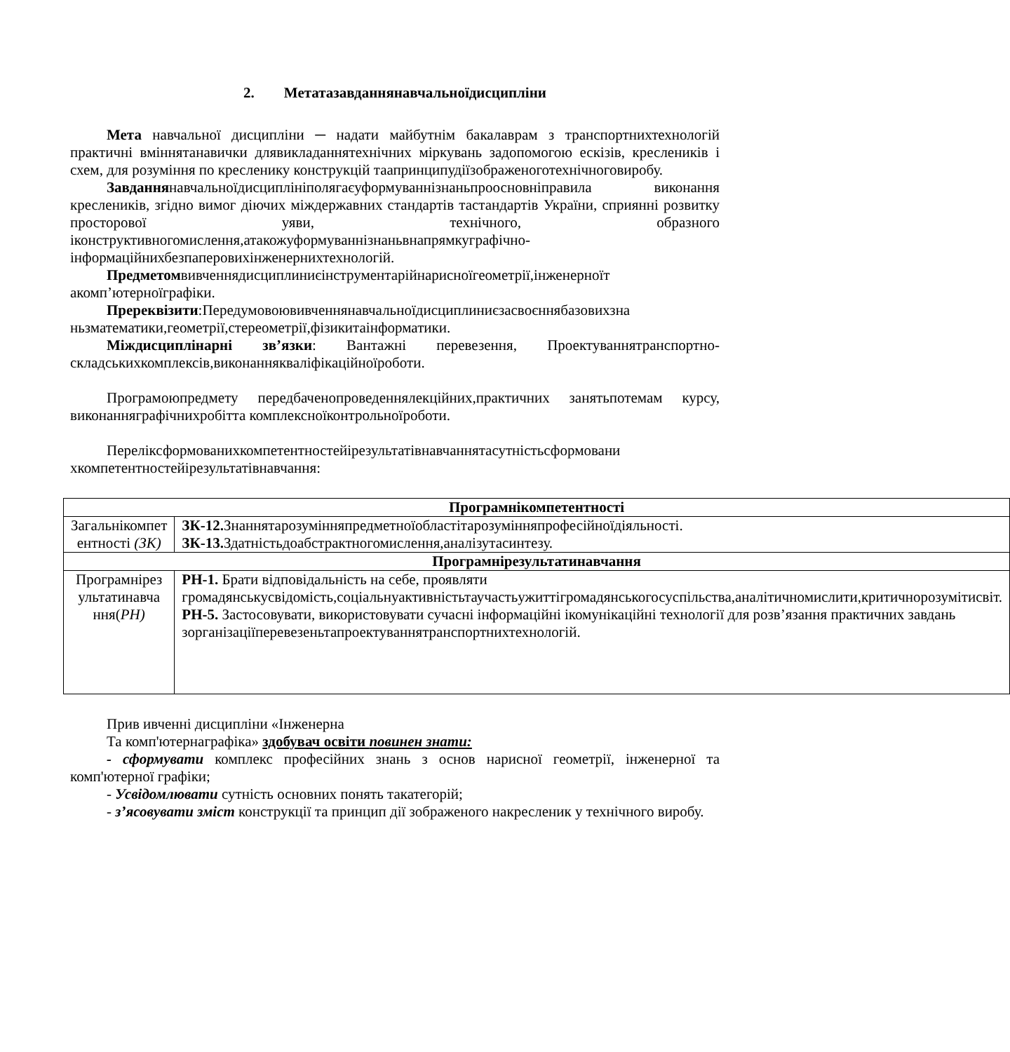2. Метатазавданнянавчальноїдисципліни
Мета навчальної дисципліни ─ надати майбутнім бакалаврам з транспортнихтехнологій практичні вміннятанавички длявикладаннятехнічних міркувань задопомогою ескізів, креслеників і схем, для розуміння по кресленику конструкцій таапринципудіїзображеноготехнічноговиробу.
Завданнянавчальноїдисциплініполягаєуформуваннізнаньпроосновніправила виконання креслеників, згідно вимог діючих міждержавних стандартів тастандартів України, сприянні розвитку просторової уяви, технічного, образного іконструктивногомислення,атакожуформуваннізнаньвнапрямкуграфічно-інформаційнихбезпаперовихінженернихтехнологій.
Предметомвивченнядисциплиниєінструментарійнарисноїгеометрії,інженерноїт акомп’ютерноїграфіки.
Пререквізити:Передумовоювивченнянавчальноїдисциплиниєзасвоєннябазовихзна ньзматематики,геометрії,стереометрії,фізикитаінформатики.
Міждисциплінарні зв’язки: Вантажні перевезення, Проектуваннятранспортно-складськихкомплексів,виконанняквалiфiкацiйноїроботи.
Програмоюпредмету передбаченопроведеннялекційних,практичних занятьпотемам курсу, виконанняграфічнихробітта комплексноїконтрольноїроботи.
Переліксформованихкомпетентностейірезультатівнавчаннятасутністьсформовани хкомпетентностейірезультатівнавчання:
| Програмнікомпетентності | |
| --- | --- |
| Загальнікомпет ентності (ЗК) | ЗК-12. Знаннятарозумінняпредметноїобластітарозумінняпрофесійноїдіяльності. ЗК-13. Здатністьдоабстрактногомислення,аналізутасинтезу. |
| Програмнірезультатинавчання | |
| Програмнірез ультатинавча ння( РН) | РН-1. Брати відповідальність на себе, проявляти громадянськусвідомість,соціальнуактивністьтаучастьужиттігромадянськогосуспільства,аналітичномислити,критичнорозумітисвіт. РН-5. Застосовувати, використовувати сучасні інформаційні ікомунікаційні технології для розв’язання практичних завдань зорганізаціїперевезеньтапроектуваннятранспортнихтехнологій. |
Прив ивченні дисципліни «Інженерна
Та комп'ютернаграфіка» здобувач освіти повинен знати:
- сформувати комплекс професійних знань з основ нарисної геометрії, інженерної та комп'ютерної графіки;
- Усвідомлювати сутність основних понять такатегорій;
- з’ясовувати зміст конструкції та принцип дії зображеного накресленик у технічного виробу.